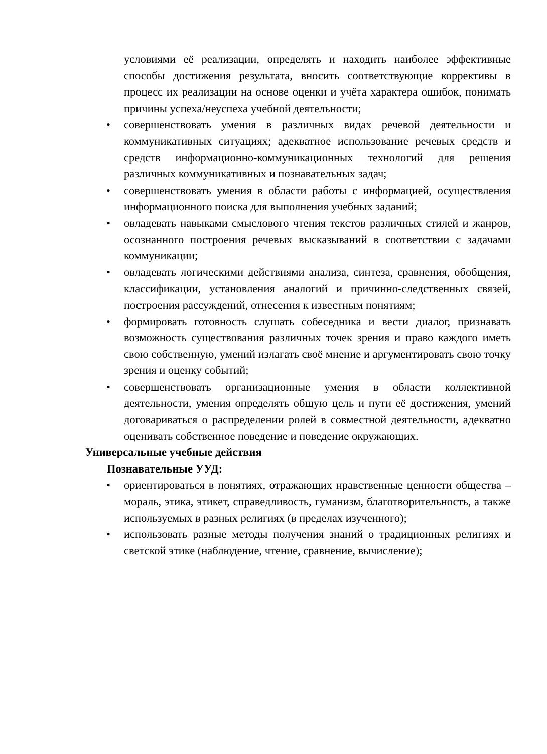условиями её реализации, определять и находить наиболее эффективные способы достижения результата, вносить соответствующие коррективы в процесс их реализации на основе оценки и учёта характера ошибок, понимать причины успеха/неуспеха учебной деятельности;
• совершенствовать умения в различных видах речевой деятельности и коммуникативных ситуациях; адекватное использование речевых средств и средств информационно-коммуникационных технологий для решения различных коммуникативных и познавательных задач;
• совершенствовать умения в области работы с информацией, осуществления информационного поиска для выполнения учебных заданий;
• овладевать навыками смыслового чтения текстов различных стилей и жанров, осознанного построения речевых высказываний в соответствии с задачами коммуникации;
• овладевать логическими действиями анализа, синтеза, сравнения, обобщения, классификации, установления аналогий и причинно-следственных связей, построения рассуждений, отнесения к известным понятиям;
• формировать готовность слушать собеседника и вести диалог, признавать возможность существования различных точек зрения и право каждого иметь свою собственную, умений излагать своё мнение и аргументировать свою точку зрения и оценку событий;
• совершенствовать организационные умения в области коллективной деятельности, умения определять общую цель и пути её достижения, умений договариваться о распределении ролей в совместной деятельности, адекватно оценивать собственное поведение и поведение окружающих.
Универсальные учебные действия
Познавательные УУД:
• ориентироваться в понятиях, отражающих нравственные ценности общества – мораль, этика, этикет, справедливость, гуманизм, благотворительность, а также используемых в разных религиях (в пределах изученного);
• использовать разные методы получения знаний о традиционных религиях и светской этике (наблюдение, чтение, сравнение, вычисление);